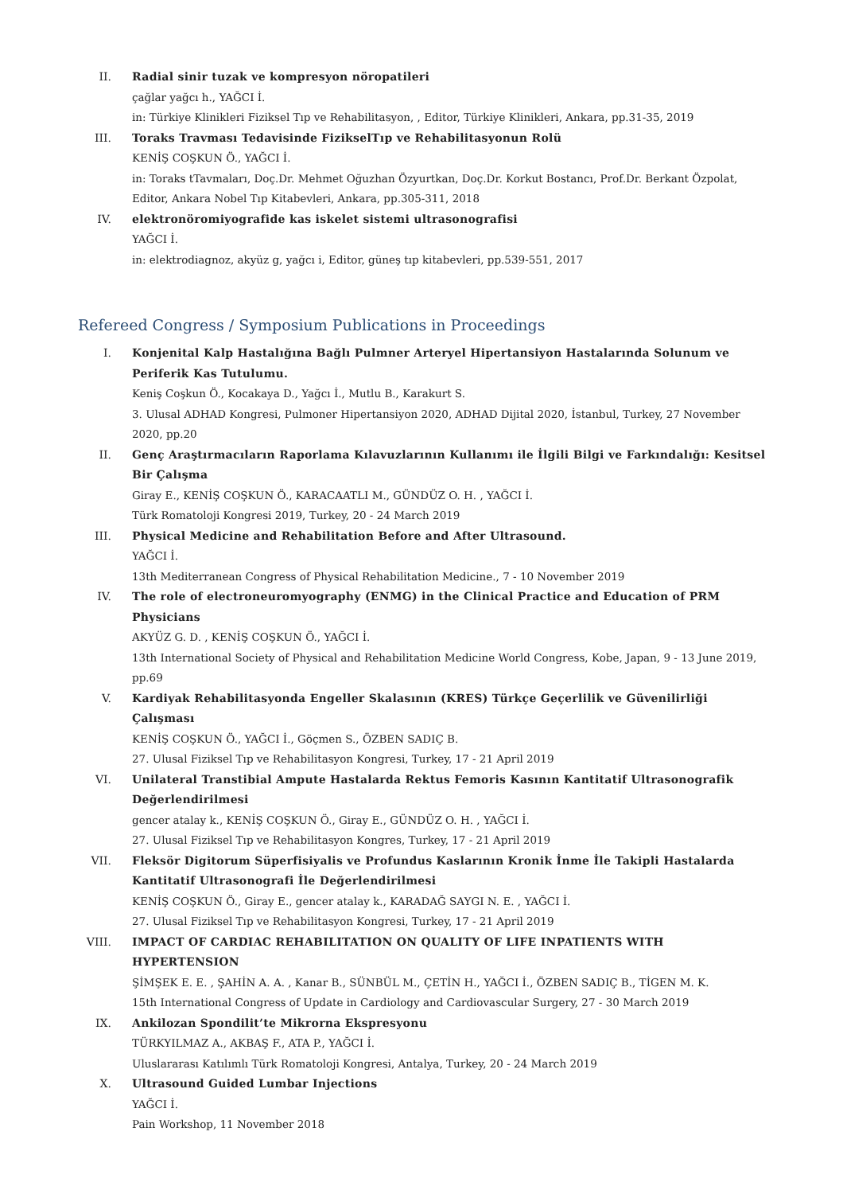II. Radial sinir tuzak ve kompresyon nöropatileri
çağlar yağcı h., YAĞCI İ.
in: Türkiye Klinikleri Fiziksel Tıp ve Rehabilitasyon, , Editor, Türkiye Klinikleri, Ankara, pp.31-35, 2019
III. Toraks Travması Tedavisinde FizikselTıp ve Rehabilitasyonun Rolü
KENİŞ COŞKUN Ö., YAĞCI İ.
in: Toraks tTavmaları, Doç.Dr. Mehmet Oğuzhan Özyurtkan, Doç.Dr. Korkut Bostancı, Prof.Dr. Berkant Özpolat, Editor, Ankara Nobel Tıp Kitabevleri, Ankara, pp.305-311, 2018
IV. elektronöromiyografide kas iskelet sistemi ultrasonografisi
YAĞCI İ.
in: elektrodiagnoz, akyüz g, yağcı i, Editor, güneş tıp kitabevleri, pp.539-551, 2017
Refereed Congress / Symposium Publications in Proceedings
I. Konjenital Kalp Hastalığına Bağlı Pulmner Arteryel Hipertansiyon Hastalarında Solunum ve Periferik Kas Tutulumu.
Keniş Coşkun Ö., Kocakaya D., Yağcı İ., Mutlu B., Karakurt S.
3. Ulusal ADHAD Kongresi, Pulmoner Hipertansiyon 2020, ADHAD Dijital 2020, İstanbul, Turkey, 27 November 2020, pp.20
II. Genç Araştırmacıların Raporlama Kılavuzlarının Kullanımı ile İlgili Bilgi ve Farkındalığı: Kesitsel Bir Çalışma
Giray E., KENİŞ COŞKUN Ö., KARACAATLI M., GÜNDÜZ O. H. , YAĞCI İ.
Türk Romatoloji Kongresi 2019, Turkey, 20 - 24 March 2019
III. Physical Medicine and Rehabilitation Before and After Ultrasound.
YAĞCI İ.
13th Mediterranean Congress of Physical Rehabilitation Medicine., 7 - 10 November 2019
IV. The role of electroneuromyography (ENMG) in the Clinical Practice and Education of PRM Physicians
AKYÜZ G. D. , KENİŞ COŞKUN Ö., YAĞCI İ.
13th International Society of Physical and Rehabilitation Medicine World Congress, Kobe, Japan, 9 - 13 June 2019, pp.69
V. Kardiyak Rehabilitasyonda Engeller Skalasının (KRES) Türkçe Geçerlilik ve Güvenilirliği Çalışması
KENİŞ COŞKUN Ö., YAĞCI İ., Göçmen S., ÖZBEN SADIÇ B.
27. Ulusal Fiziksel Tıp ve Rehabilitasyon Kongresi, Turkey, 17 - 21 April 2019
VI. Unilateral Transtibial Ampute Hastalarda Rektus Femoris Kasının Kantitatif Ultrasonografik Değerlendirilmesi
gencer atalay k., KENİŞ COŞKUN Ö., Giray E., GÜNDÜZ O. H. , YAĞCI İ.
27. Ulusal Fiziksel Tıp ve Rehabilitasyon Kongres, Turkey, 17 - 21 April 2019
VII. Fleksör Digitorum Süperfisiyalis ve Profundus Kaslarının Kronik İnme İle Takipli Hastalarda Kantitatif Ultrasonografi İle Değerlendirilmesi
KENİŞ COŞKUN Ö., Giray E., gencer atalay k., KARADAĞ SAYGI N. E. , YAĞCI İ.
27. Ulusal Fiziksel Tıp ve Rehabilitasyon Kongresi, Turkey, 17 - 21 April 2019
VIII. IMPACT OF CARDIAC REHABILITATION ON QUALITY OF LIFE INPATIENTS WITH HYPERTENSION
ŞİMŞEK E. E. , ŞAHİN A. A. , Kanar B., SÜNBÜL M., ÇETİN H., YAĞCI İ., ÖZBEN SADIÇ B., TİGEN M. K.
15th International Congress of Update in Cardiology and Cardiovascular Surgery, 27 - 30 March 2019
IX. Ankilozan Spondilit’te Mikrorna Ekspresyonu
TÜRKYILMAZ A., AKBAŞ F., ATA P., YAĞCI İ.
Uluslararası Katılımlı Türk Romatoloji Kongresi, Antalya, Turkey, 20 - 24 March 2019
X. Ultrasound Guided Lumbar Injections
YAĞCI İ.
Pain Workshop, 11 November 2018